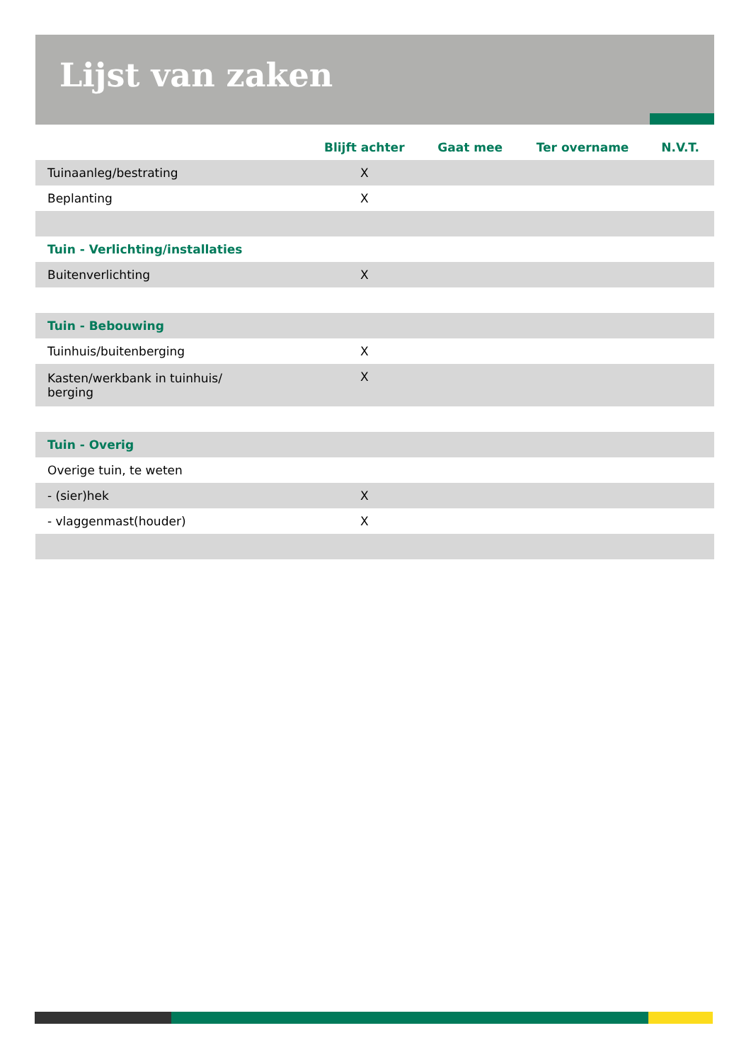Lijst van zaken
| | Blijft achter | Gaat mee | Ter overname | N.V.T. |
| --- | --- | --- | --- | --- |
| Tuinaanleg/bestrating | X | | | |
| Beplanting | X | | | |
| Tuin - Verlichting/installaties | | | | |
| Buitenverlichting | X | | | |
| Tuin - Bebouwing | | | | |
| Tuinhuis/buitenberging | X | | | |
| Kasten/werkbank in tuinhuis/ berging | X | | | |
| Tuin - Overig | | | | |
| Overige tuin, te weten | | | | |
| - (sier)hek | X | | | |
| - vlaggenmast(houder) | X | | | |